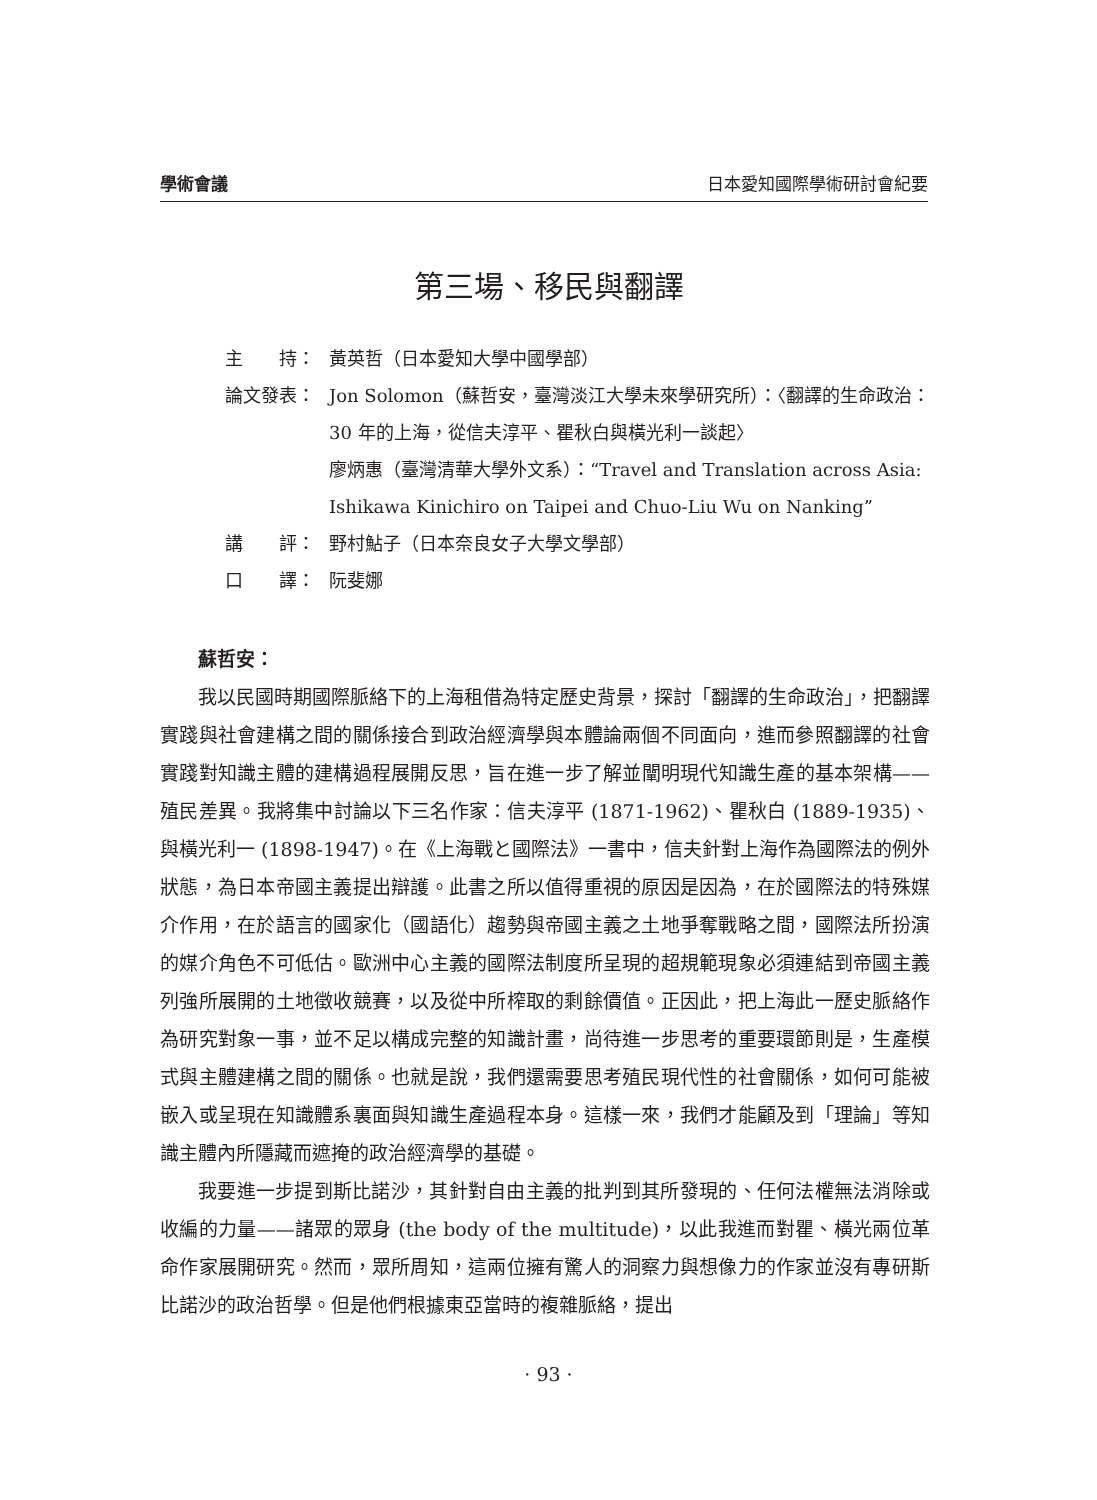學術會議 日本愛知國際學術研討會紀要
第三場、移民與翻譯
主　　持： 黃英哲（日本愛知大學中國學部）
論文發表： Jon Solomon（蘇哲安，臺灣淡江大學未來學研究所）：〈翻譯的生命政治：30 年的上海，從信夫淳平、瞿秋白與橫光利一談起〉
廖炳惠（臺灣清華大學外文系）：“Travel and Translation across Asia: Ishikawa Kinichiro on Taipei and Chuo-Liu Wu on Nanking”
講　　評： 野村鮎子（日本奈良女子大學文學部）
口　　譯： 阮斐娜
蘇哲安：
我以民國時期國際脈絡下的上海租借為特定歷史背景，探討「翻譯的生命政治」，把翻譯實踐與社會建構之間的關係接合到政治經濟學與本體論兩個不同面向，進而參照翻譯的社會實踐對知識主體的建構過程展開反思，旨在進一步了解並闡明現代知識生產的基本架構——殖民差異。我將集中討論以下三名作家：信夫淳平 (1871-1962)、瞿秋白 (1889-1935)、與橫光利一 (1898-1947)。在《上海戰と國際法》一書中，信夫針對上海作為國際法的例外狀態，為日本帝國主義提出辯護。此書之所以值得重視的原因是因為，在於國際法的特殊媒介作用，在於語言的國家化（國語化）趨勢與帝國主義之土地爭奪戰略之間，國際法所扮演的媒介角色不可低估。歐洲中心主義的國際法制度所呈現的超規範現象必須連結到帝國主義列強所展開的土地徵收競賽，以及從中所榨取的剩餘價值。正因此，把上海此一歷史脈絡作為研究對象一事，並不足以構成完整的知識計畫，尚待進一步思考的重要環節則是，生產模式與主體建構之間的關係。也就是說，我們還需要思考殖民現代性的社會關係，如何可能被嵌入或呈現在知識體系裏面與知識生產過程本身。這樣一來，我們才能顧及到「理論」等知識主體內所隱藏而遮掩的政治經濟學的基礎。
我要進一步提到斯比諾沙，其針對自由主義的批判到其所發現的、任何法權無法消除或收編的力量——諸眾的眾身 (the body of the multitude)，以此我進而對瞿、橫光兩位革命作家展開研究。然而，眾所周知，這兩位擁有驚人的洞察力與想像力的作家並沒有專研斯比諾沙的政治哲學。但是他們根據東亞當時的複雜脈絡，提出
· 93 ·